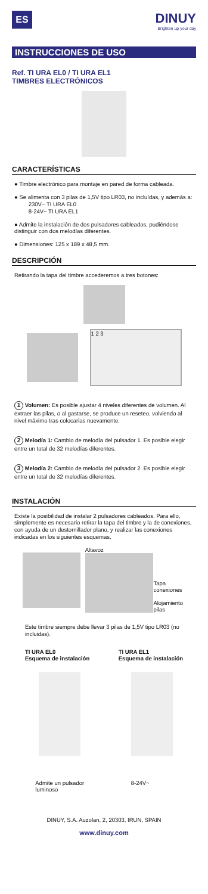ES
DINUY
Brighten up your day
INSTRUCCIONES DE USO
Ref. TI URA EL0 / TI URA EL1
TIMBRES ELECTRÓNICOS
CARACTERÍSTICAS
● Timbre electrónico para montaje en pared de forma cableada.
● Se alimenta con 3 pilas de 1,5V tipo LR03, no incluídas, y además a:
230V~ TI URA EL0
8-24V~ TI URA EL1
● Admite la instalación de dos pulsadores cableados, pudiéndose distinguir con dos melodías diferentes.
● Dimensiones: 125 x 189 x 48,5 mm.
DESCRIPCIÓN
Retirando la tapa del timbre accederemos a tres botones:
1 2 3
1 Volumen: Es posible ajustar 4 niveles diferentes de volumen. Al extraer las pilas, o al gastarse, se produce un reseteo, volviendo al nivel máximo tras colocarlas nuevamente.
2 Melodía 1: Cambio de melodía del pulsador 1. Es posible elegir entre un total de 32 melodías diferentes.
3 Melodía 2: Cambio de melodía del pulsador 2. Es posible elegir entre un total de 32 melodías diferentes.
INSTALACIÓN
Existe la posibilidad de instalar 2 pulsadores cableados. Para ello, simplemente es necesario retirar la tapa del timbre y la de conexiones, con ayuda de un destornillador plano, y realizar las conexiones indicadas en los siguientes esquemas.
Altavoz
Tapa
conexiones
Alojamiento pilas
Este timbre siempre debe llevar 3 pilas de 1,5V tipo LR03 (no incluidas).
TI URA EL0
Esquema de instalación
TI URA EL1
Esquema de instalación
Admite un pulsador
luminoso
8-24V~
DINUY, S.A. Auzolan, 2, 20303, IRUN, SPAIN
www.dinuy.com